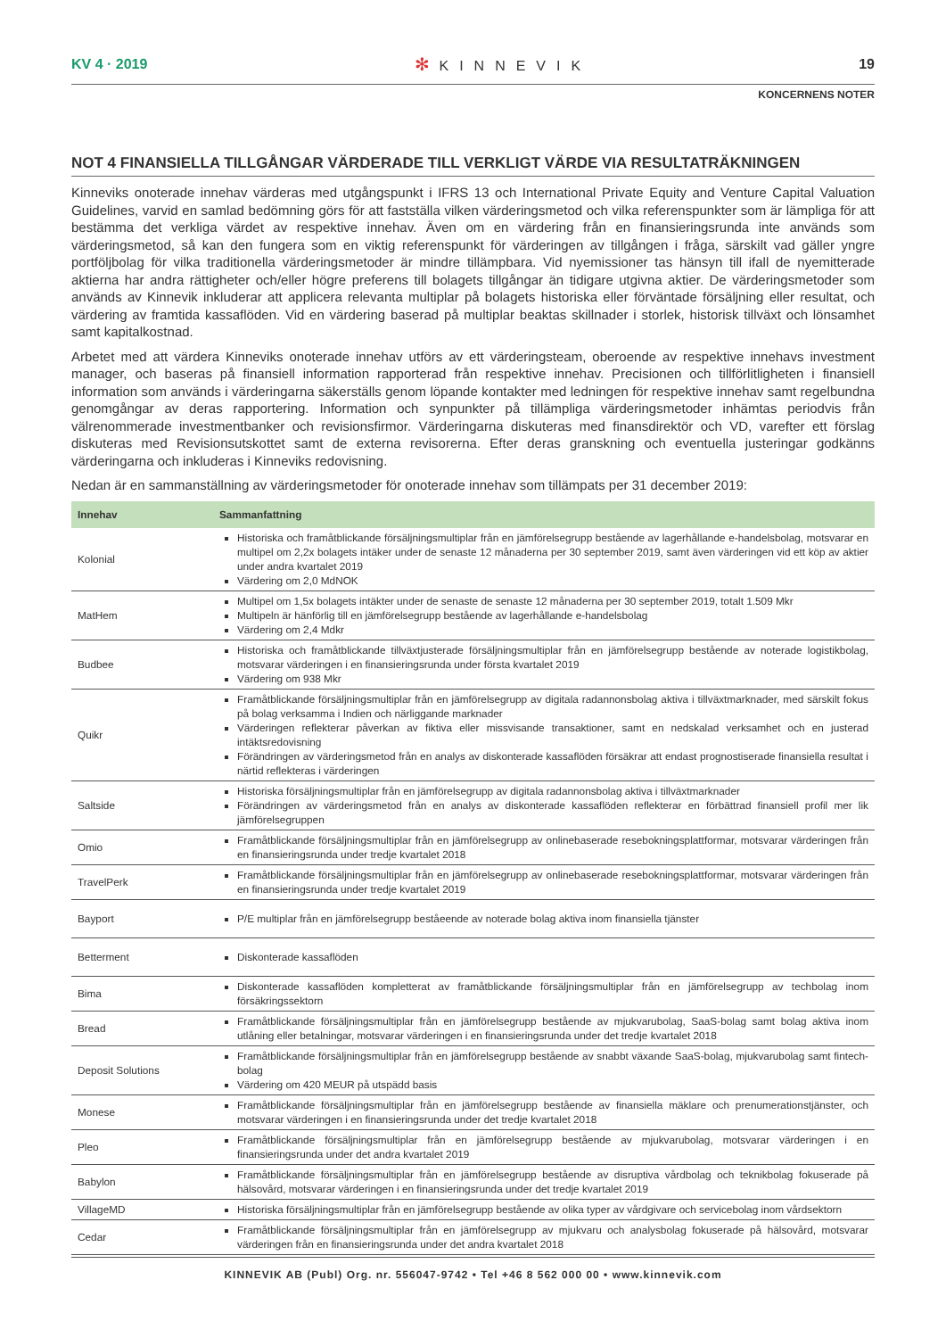KV 4 · 2019
✻ KINNEVIK 19
KONCERNENS NOTER
NOT 4 FINANSIELLA TILLGÅNGAR VÄRDERADE TILL VERKLIGT VÄRDE VIA RESULTATRÄKNINGEN
Kinneviks onoterade innehav värderas med utgångspunkt i IFRS 13 och International Private Equity and Venture Capital Valuation Guidelines, varvid en samlad bedömning görs för att fastställa vilken värderingsmetod och vilka referenspunkter som är lämpliga för att bestämma det verkliga värdet av respektive innehav. Även om en värdering från en finansieringsrunda inte används som värderingsmetod, så kan den fungera som en viktig referenspunkt för värderingen av tillgången i fråga, särskilt vad gäller yngre portföljbolag för vilka traditionella värderingsmetoder är mindre tillämpbara. Vid nyemissioner tas hänsyn till ifall de nyemitterade aktierna har andra rättigheter och/eller högre preferens till bolagets tillgångar än tidigare utgivna aktier. De värderingsmetoder som används av Kinnevik inkluderar att applicera relevanta multiplar på bolagets historiska eller förväntade försäljning eller resultat, och värdering av framtida kassaflöden. Vid en värdering baserad på multiplar beaktas skillnader i storlek, historisk tillväxt och lönsamhet samt kapitalkostnad.
Arbetet med att värdera Kinneviks onoterade innehav utförs av ett värderingsteam, oberoende av respektive innehavs investment manager, och baseras på finansiell information rapporterad från respektive innehav. Precisionen och tillförlitligheten i finansiell information som används i värderingarna säkerställs genom löpande kontakter med ledningen för respektive innehav samt regelbundna genomgångar av deras rapportering. Information och synpunkter på tillämpliga värderingsmetoder inhämtas periodvis från välrenommerade investmentbanker och revisionsfirmor. Värderingarna diskuteras med finansdirektör och VD, varefter ett förslag diskuteras med Revisionsutskottet samt de externa revisorerna. Efter deras granskning och eventuella justeringar godkänns värderingarna och inkluderas i Kinneviks redovisning.
Nedan är en sammanställning av värderingsmetoder för onoterade innehav som tillämpats per 31 december 2019:
| Innehav | Sammanfattning |
| --- | --- |
| Kolonial | Historiska och framåtblickande försäljningsmultiplar från en jämförelsegrupp bestående av lagerhållande e-handelsbolag, motsvarar en multipel om 2,2x bolagets intäker under de senaste 12 månaderna per 30 september 2019, samt även värderingen vid ett köp av aktier under andra kvartalet 2019 Värdering om 2,0 MdNOK |
| MatHem | Multipel om 1,5x bolagets intäkter under de senaste de senaste 12 månaderna per 30 september 2019, totalt 1.509 Mkr Multipeln är hänförlig till en jämförelsegrupp bestående av lagerhållande e-handelsbolag Värdering om 2,4 Mdkr |
| Budbee | Historiska och framåtblickande tillväxtjusterade försäljningsmultiplar från en jämförelsegrupp bestående av noterade logistikbolag, motsvarar värderingen i en finansieringsrunda under första kvartalet 2019 Värdering om 938 Mkr |
| Quikr | Framåtblickande försäljningsmultiplar från en jämförelsegrupp av digitala radannonsbolag aktiva i tillväxtmarknader, med särskilt fokus på bolag verksamma i Indien och närliggande marknader Värderingen reflekterar påverkan av fiktiva eller missvisande transaktioner, samt en nedskalad verksamhet och en justerad intäktsredovisning Förändringen av värderingsmetod från en analys av diskonterade kassaflöden försäkrar att endast prognostiserade finansiella resultat i närtid reflekteras i värderingen |
| Saltside | Historiska försäljningsmultiplar från en jämförelsegrupp av digitala radannonsbolag aktiva i tillväxtmarknader Förändringen av värderingsmetod från en analys av diskonterade kassaflöden reflekterar en förbättrad finansiell profil mer lik jämförelsegruppen |
| Omio | Framåtblickande försäljningsmultiplar från en jämförelsegrupp av onlinebaserade resebokningsplattformar, motsvarar värderingen från en finansieringsrunda under tredje kvartalet 2018 |
| TravelPerk | Framåtblickande försäljningsmultiplar från en jämförelsegrupp av onlinebaserade resebokningsplattformar, motsvarar värderingen från en finansieringsrunda under tredje kvartalet 2019 |
| Bayport | P/E multiplar från en jämförelsegrupp beståeende av noterade bolag aktiva inom finansiella tjänster |
| Betterment | Diskonterade kassaflöden |
| Bima | Diskonterade kassaflöden kompletterat av framåtblickande försäljningsmultiplar från en jämförelsegrupp av techbolag inom försäkringssektorn |
| Bread | Framåtblickande försäljningsmultiplar från en jämförelsegrupp bestående av mjukvarubolag, SaaS-bolag samt bolag aktiva inom utlåning eller betalningar, motsvarar värderingen i en finansieringsrunda under det tredje kvartalet 2018 |
| Deposit Solutions | Framåtblickande försäljningsmultiplar från en jämförelsegrupp bestående av snabbt växande SaaS-bolag, mjukvarubolag samt fintech-bolag Värdering om 420 MEUR på utspädd basis |
| Monese | Framåtblickande försäljningsmultiplar från en jämförelsegrupp bestående av finansiella mäklare och prenumerationstjänster, och motsvarar värderingen i en finansieringsrunda under det tredje kvartalet 2018 |
| Pleo | Framåtblickande försäljningsmultiplar från en jämförelsegrupp bestående av mjukvarubolag, motsvarar värderingen i en finansieringsrunda under det andra kvartalet 2019 |
| Babylon | Framåtblickande försäljningsmultiplar från en jämförelsegrupp bestående av disruptiva vårdbolag och teknikbolag fokuserade på hälsovård, motsvarar värderingen i en finansieringsrunda under det tredje kvartalet 2019 |
| VillageMD | Historiska försäljningsmultiplar från en jämförelsegrupp bestående av olika typer av vårdgivare och servicebolag inom vårdsektorn |
| Cedar | Framåtblickande försäljningsmultiplar från en jämförelsegrupp av mjukvaru och analysbolag fokuserade på hälsovård, motsvarar värderingen från en finansieringsrunda under det andra kvartalet 2018 |
KINNEVIK AB (Publ) Org. nr. 556047-9742 • Tel +46 8 562 000 00 • www.kinnevik.com